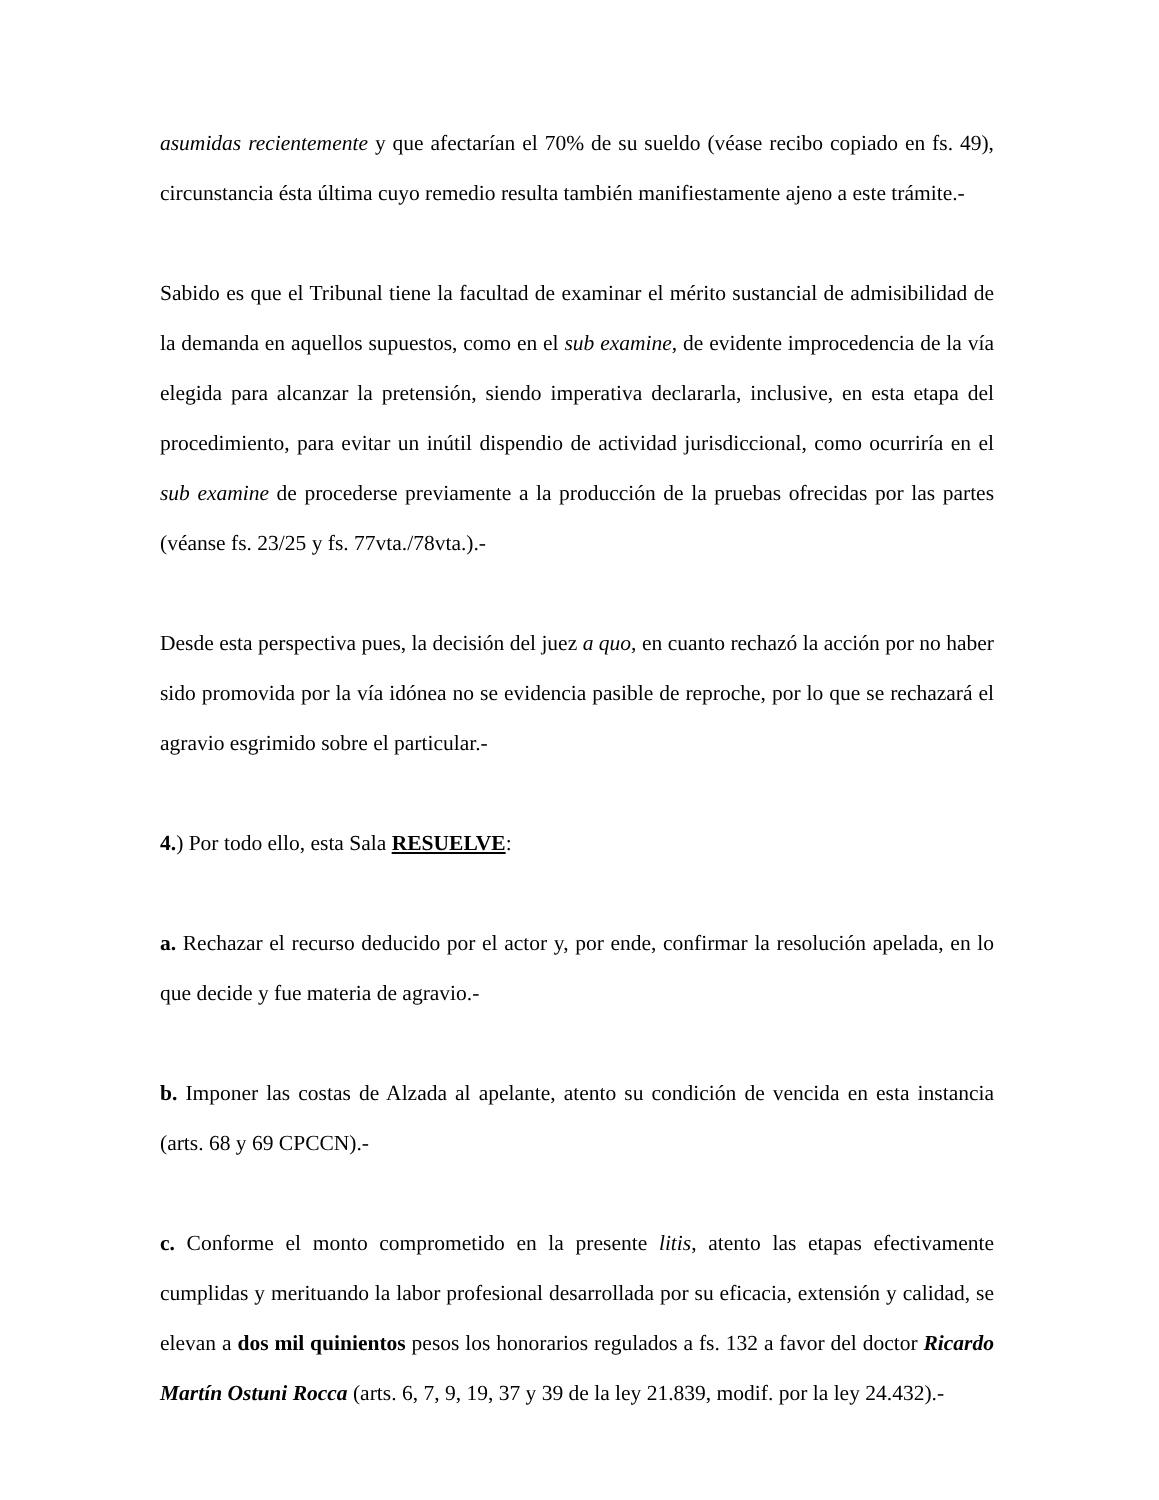asumidas recientemente y que afectarían el 70% de su sueldo (véase recibo copiado en fs. 49), circunstancia ésta última cuyo remedio resulta también manifiestamente ajeno a este trámite.-
Sabido es que el Tribunal tiene la facultad de examinar el mérito sustancial de admisibilidad de la demanda en aquellos supuestos, como en el sub examine, de evidente improcedencia de la vía elegida para alcanzar la pretensión, siendo imperativa declararla, inclusive, en esta etapa del procedimiento, para evitar un inútil dispendio de actividad jurisdiccional, como ocurriría en el sub examine de procederse previamente a la producción de la pruebas ofrecidas por las partes (véanse fs. 23/25 y fs. 77vta./78vta.).-
Desde esta perspectiva pues, la decisión del juez a quo, en cuanto rechazó la acción por no haber sido promovida por la vía idónea no se evidencia pasible de reproche, por lo que se rechazará el agravio esgrimido sobre el particular.-
4.) Por todo ello, esta Sala RESUELVE:
a. Rechazar el recurso deducido por el actor y, por ende, confirmar la resolución apelada, en lo que decide y fue materia de agravio.-
b. Imponer las costas de Alzada al apelante, atento su condición de vencida en esta instancia (arts. 68 y 69 CPCCN).-
c. Conforme el monto comprometido en la presente litis, atento las etapas efectivamente cumplidas y merituando la labor profesional desarrollada por su eficacia, extensión y calidad, se elevan a dos mil quinientos pesos los honorarios regulados a fs. 132 a favor del doctor Ricardo Martín Ostuni Rocca (arts. 6, 7, 9, 19, 37 y 39 de la ley 21.839, modif. por la ley 24.432).-